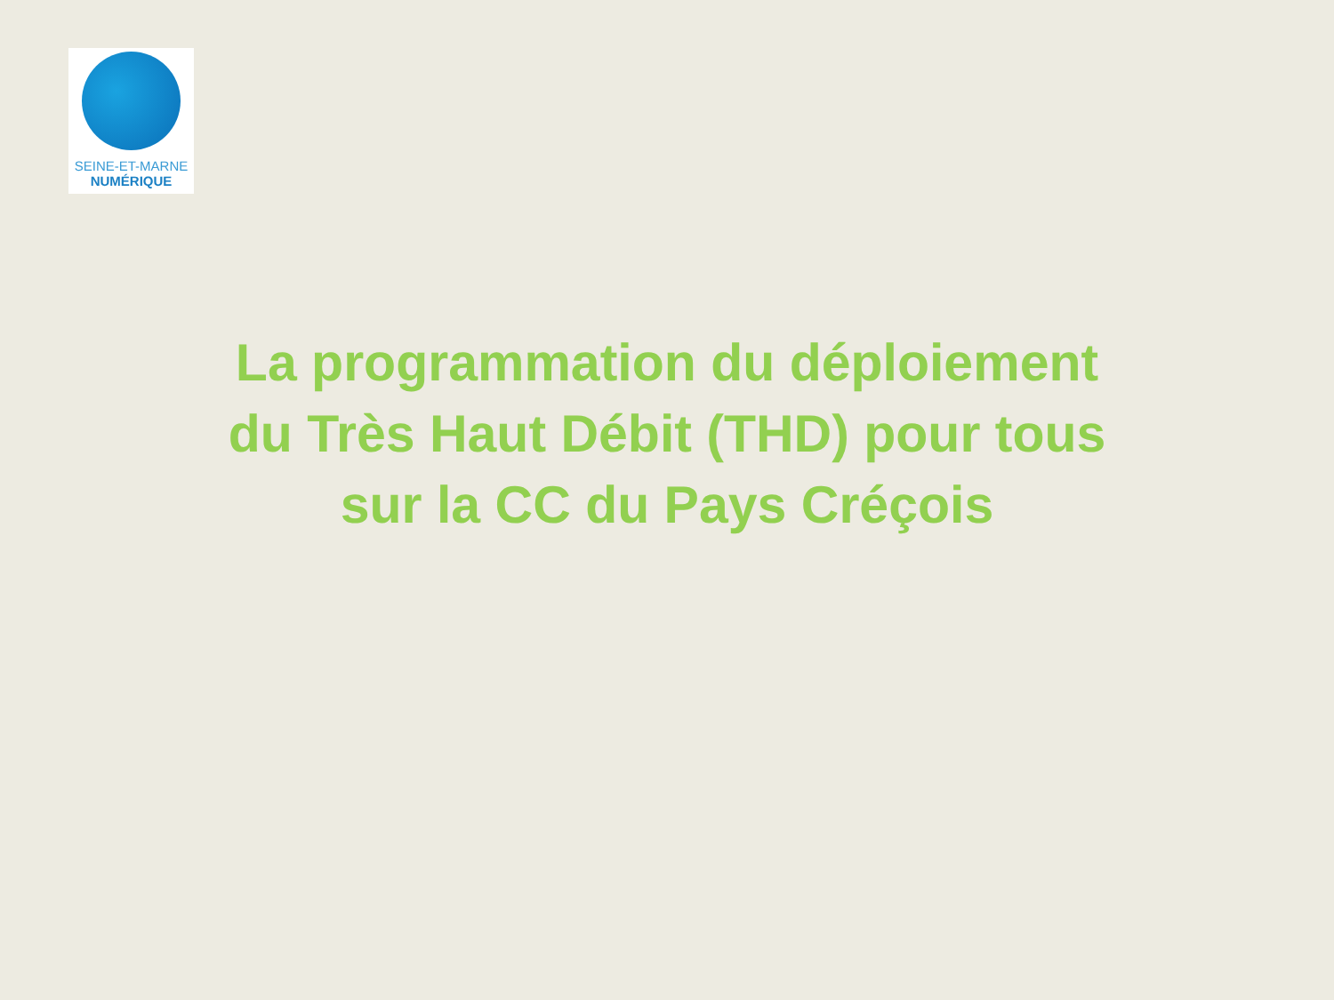SEINE-ET-MARNE
NUMÉRIQUE
La programmation du déploiement
du Très Haut Débit (THD) pour tous
sur la CC du Pays Créçois